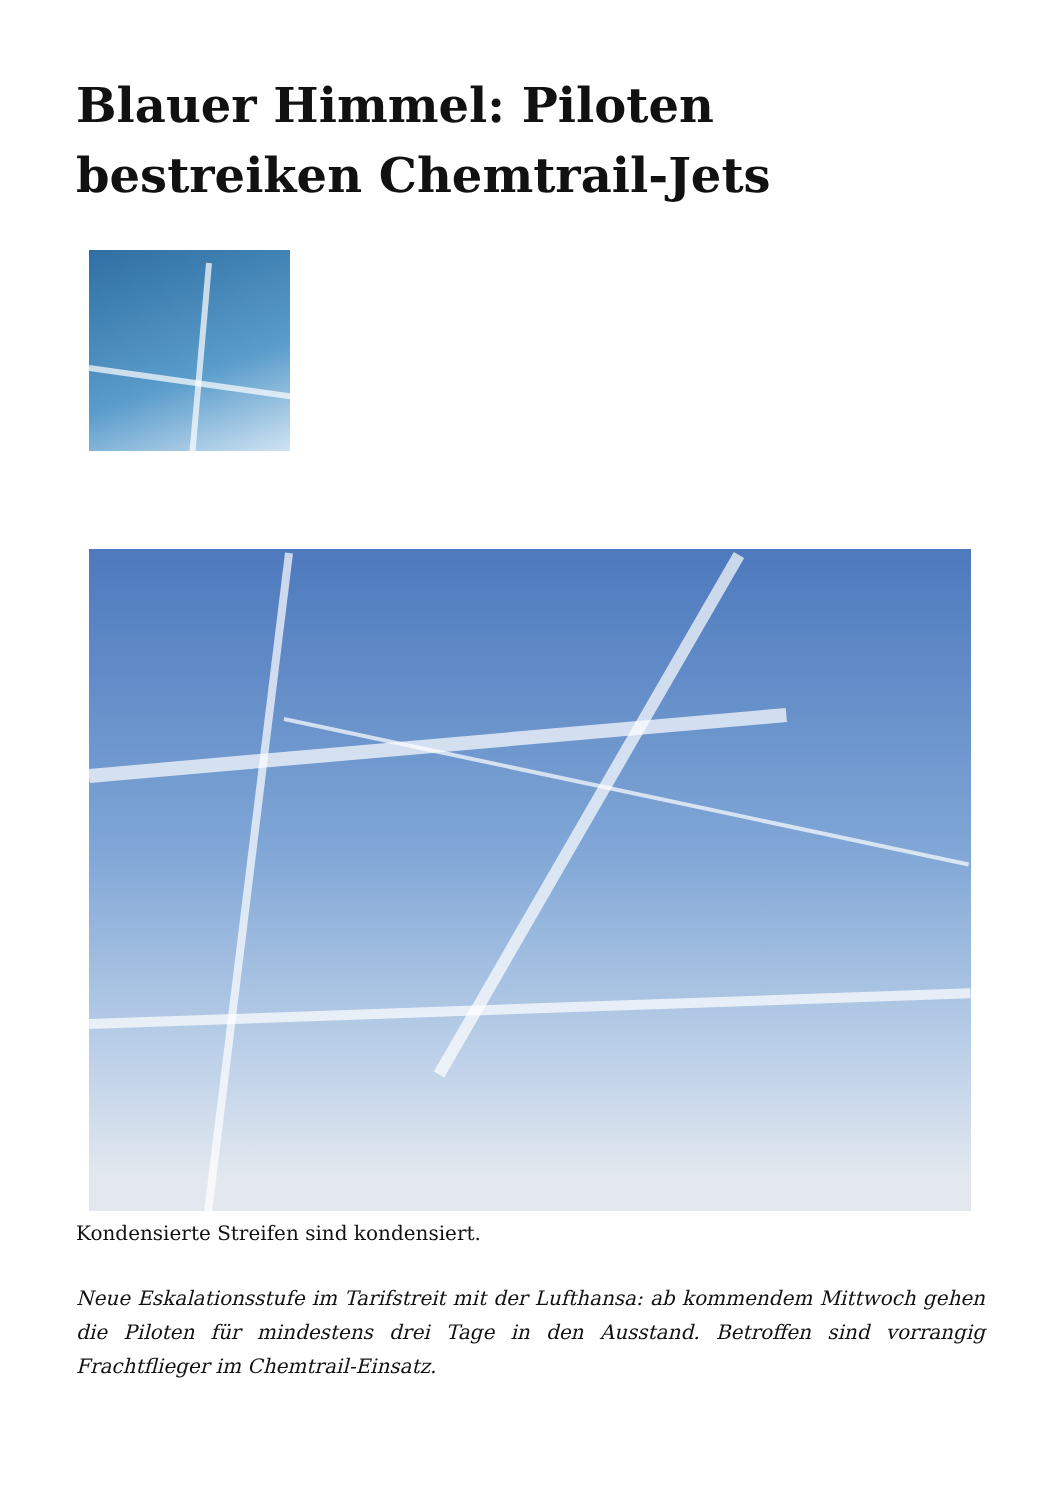Blauer Himmel: Piloten bestreiken Chemtrail-Jets
Kondensierte Streifen sind kondensiert.
Neue Eskalationsstufe im Tarifstreit mit der Lufthansa: ab kommendem Mittwoch gehen die Piloten für mindestens drei Tage in den Ausstand. Betroffen sind vorrangig Frachtflieger im Chemtrail-Einsatz.